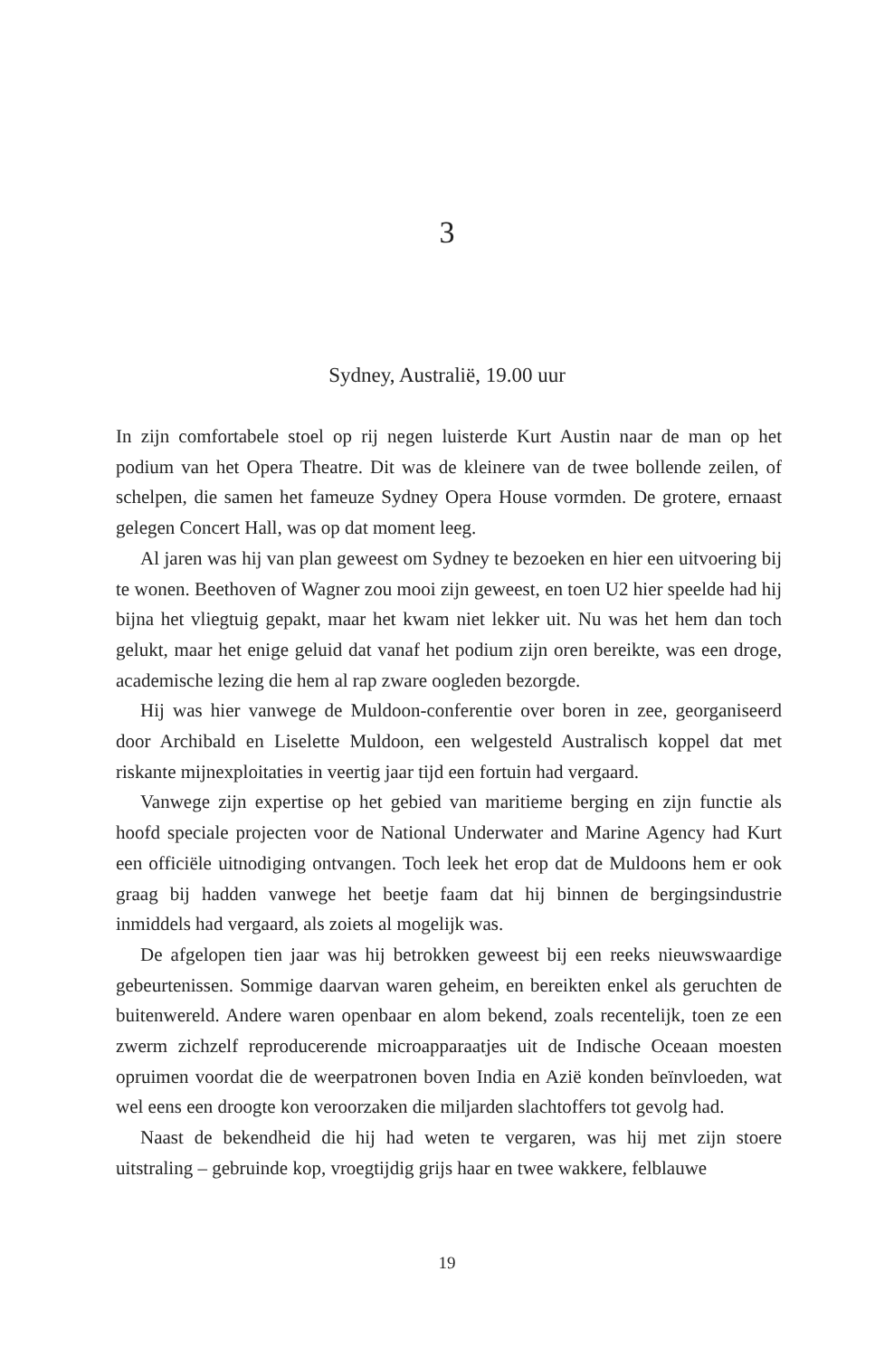3
Sydney, Australië, 19.00 uur
In zijn comfortabele stoel op rij negen luisterde Kurt Austin naar de man op het podium van het Opera Theatre. Dit was de kleinere van de twee bollende zeilen, of schelpen, die samen het fameuze Sydney Opera House vormden. De grotere, ernaast gelegen Concert Hall, was op dat moment leeg.
Al jaren was hij van plan geweest om Sydney te bezoeken en hier een uitvoering bij te wonen. Beethoven of Wagner zou mooi zijn geweest, en toen U2 hier speelde had hij bijna het vliegtuig gepakt, maar het kwam niet lekker uit. Nu was het hem dan toch gelukt, maar het enige geluid dat vanaf het podium zijn oren bereikte, was een droge, academische lezing die hem al rap zware oogleden bezorgde.
Hij was hier vanwege de Muldoon-conferentie over boren in zee, georganiseerd door Archibald en Liselette Muldoon, een welgesteld Australisch koppel dat met riskante mijnexploitaties in veertig jaar tijd een fortuin had vergaard.
Vanwege zijn expertise op het gebied van maritieme berging en zijn functie als hoofd speciale projecten voor de National Underwater and Marine Agency had Kurt een officiële uitnodiging ontvangen. Toch leek het erop dat de Muldoons hem er ook graag bij hadden vanwege het beetje faam dat hij binnen de bergingsindustrie inmiddels had vergaard, als zoiets al mogelijk was.
De afgelopen tien jaar was hij betrokken geweest bij een reeks nieuwswaardige gebeurtenissen. Sommige daarvan waren geheim, en bereikten enkel als geruchten de buitenwereld. Andere waren openbaar en alom bekend, zoals recentelijk, toen ze een zwerm zichzelf reproducerende microapparaatjes uit de Indische Oceaan moesten opruimen voordat die de weerpatronen boven India en Azië konden beïnvloeden, wat wel eens een droogte kon veroorzaken die miljarden slachtoffers tot gevolg had.
Naast de bekendheid die hij had weten te vergaren, was hij met zijn stoere uitstraling – gebruinde kop, vroegtijdig grijs haar en twee wakkere, felblauwe
19